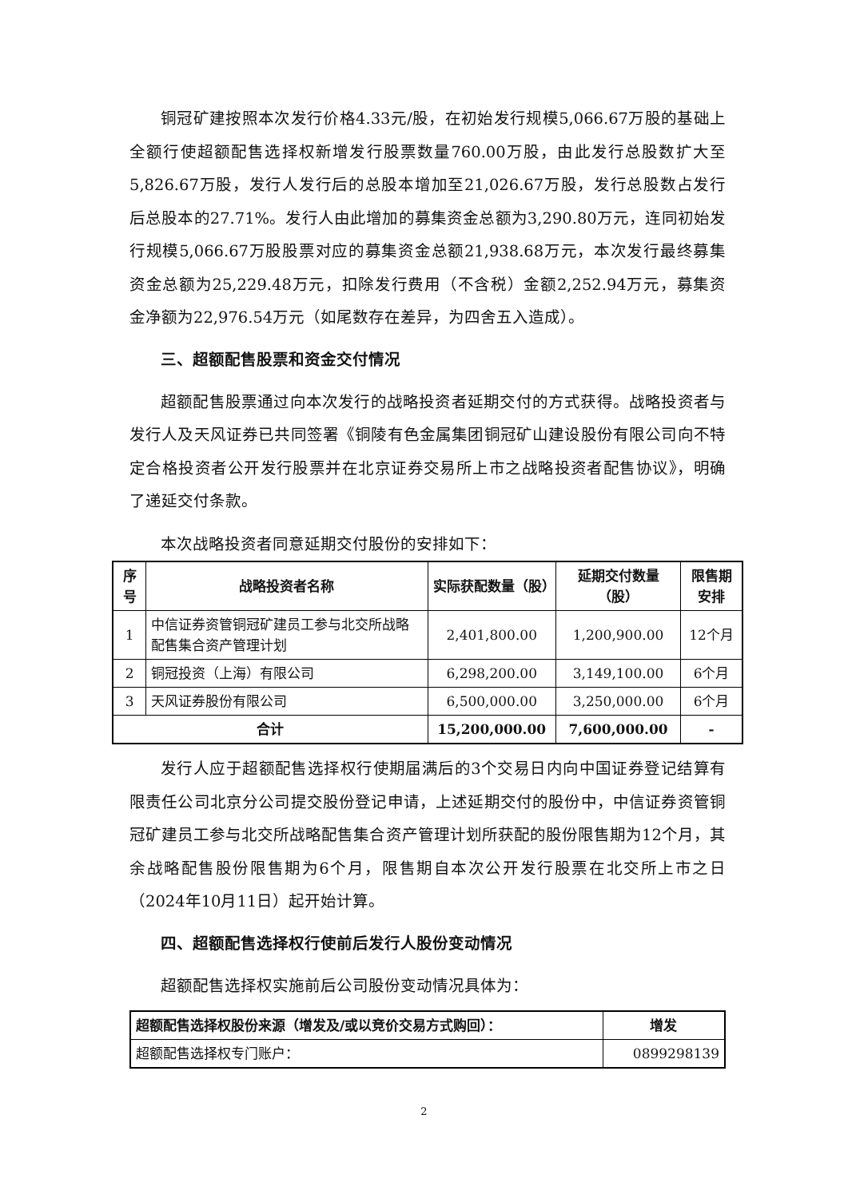铜冠矿建按照本次发行价格4.33元/股，在初始发行规模5,066.67万股的基础上全额行使超额配售选择权新增发行股票数量760.00万股，由此发行总股数扩大至5,826.67万股，发行人发行后的总股本增加至21,026.67万股，发行总股数占发行后总股本的27.71%。发行人由此增加的募集资金总额为3,290.80万元，连同初始发行规模5,066.67万股股票对应的募集资金总额21,938.68万元，本次发行最终募集资金总额为25,229.48万元，扣除发行费用（不含税）金额2,252.94万元，募集资金净额为22,976.54万元（如尾数存在差异，为四舍五入造成）。
三、超额配售股票和资金交付情况
超额配售股票通过向本次发行的战略投资者延期交付的方式获得。战略投资者与发行人及天风证券已共同签署《铜陵有色金属集团铜冠矿山建设股份有限公司向不特定合格投资者公开发行股票并在北京证券交易所上市之战略投资者配售协议》，明确了递延交付条款。
本次战略投资者同意延期交付股份的安排如下：
| 序号 | 战略投资者名称 | 实际获配数量（股） | 延期交付数量（股） | 限售期安排 |
| --- | --- | --- | --- | --- |
| 1 | 中信证券资管铜冠矿建员工参与北交所战略配售集合资产管理计划 | 2,401,800.00 | 1,200,900.00 | 12个月 |
| 2 | 铜冠投资（上海）有限公司 | 6,298,200.00 | 3,149,100.00 | 6个月 |
| 3 | 天风证券股份有限公司 | 6,500,000.00 | 3,250,000.00 | 6个月 |
| 合计 | | 15,200,000.00 | 7,600,000.00 | - |
发行人应于超额配售选择权行使期届满后的3个交易日内向中国证券登记结算有限责任公司北京分公司提交股份登记申请，上述延期交付的股份中，中信证券资管铜冠矿建员工参与北交所战略配售集合资产管理计划所获配的股份限售期为12个月，其余战略配售股份限售期为6个月，限售期自本次公开发行股票在北交所上市之日（2024年10月11日）起开始计算。
四、超额配售选择权行使前后发行人股份变动情况
超额配售选择权实施前后公司股份变动情况具体为：
| 超额配售选择权股份来源（增发及/或以竞价交易方式购回）： | 增发 |
| --- | --- |
| 超额配售选择权专门账户： | 0899298139 |
2